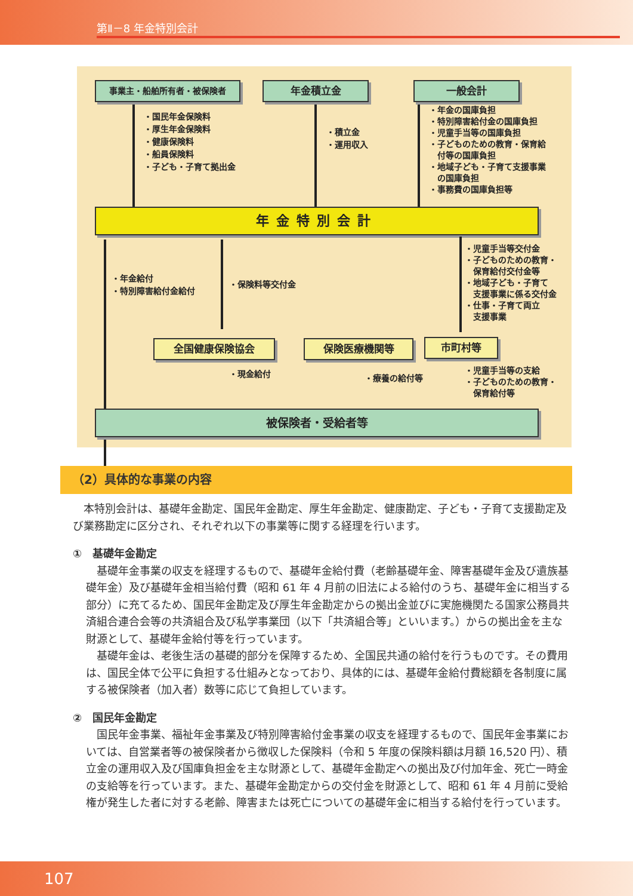第Ⅱ－8 年金特別会計
事業主・船舶所有者・被保険者 年金積立金 一般会計
・国民年金保険料
・厚生年金保険料
・健康保険料
・船員保険料
・子ども・子育て拠出金
・積立金
・運用収入
・年金の国庫負担
・特別障害給付金の国庫負担
・児童手当等の国庫負担
・子どものための教育・保育給
　付等の国庫負担
・地域子ども・子育て支援事業
　の国庫負担
・事務費の国庫負担等
年金特別会計
・年金給付
・特別障害給付金給付
・保険料等交付金
・児童手当等交付金
・子どものための教育・
　保育給付交付金等
・地域子ども・子育て
　支援事業に係る交付金
・仕事・子育て両立
　支援事業
全国健康保険協会 保険医療機関等 市町村等
・現金給付 ・療養の給付等
・児童手当等の支給
・子どものための教育・
　保育給付等
被保険者・受給者等
（2）具体的な事業の内容
本特別会計は、基礎年金勘定、国民年金勘定、厚生年金勘定、健康勘定、子ども・子育て支援勘定及び業務勘定に区分され、それぞれ以下の事業等に関する経理を行います。
①　基礎年金勘定
基礎年金事業の収支を経理するもので、基礎年金給付費（老齢基礎年金、障害基礎年金及び遺族基礎年金）及び基礎年金相当給付費（昭和 61 年 4 月前の旧法による給付のうち、基礎年金に相当する部分）に充てるため、国民年金勘定及び厚生年金勘定からの拠出金並びに実施機関たる国家公務員共済組合連合会等の共済組合及び私学事業団（以下「共済組合等」といいます。）からの拠出金を主な財源として、基礎年金給付等を行っています。
基礎年金は、老後生活の基礎的部分を保障するため、全国民共通の給付を行うものです。その費用は、国民全体で公平に負担する仕組みとなっており、具体的には、基礎年金給付費総額を各制度に属する被保険者（加入者）数等に応じて負担しています。
②　国民年金勘定
国民年金事業、福祉年金事業及び特別障害給付金事業の収支を経理するもので、国民年金事業においては、自営業者等の被保険者から徴収した保険料（令和 5 年度の保険料額は月額 16,520 円）、積立金の運用収入及び国庫負担金を主な財源として、基礎年金勘定への拠出及び付加年金、死亡一時金の支給等を行っています。また、基礎年金勘定からの交付金を財源として、昭和 61 年 4 月前に受給権が発生した者に対する老齢、障害または死亡についての基礎年金に相当する給付を行っています。
107